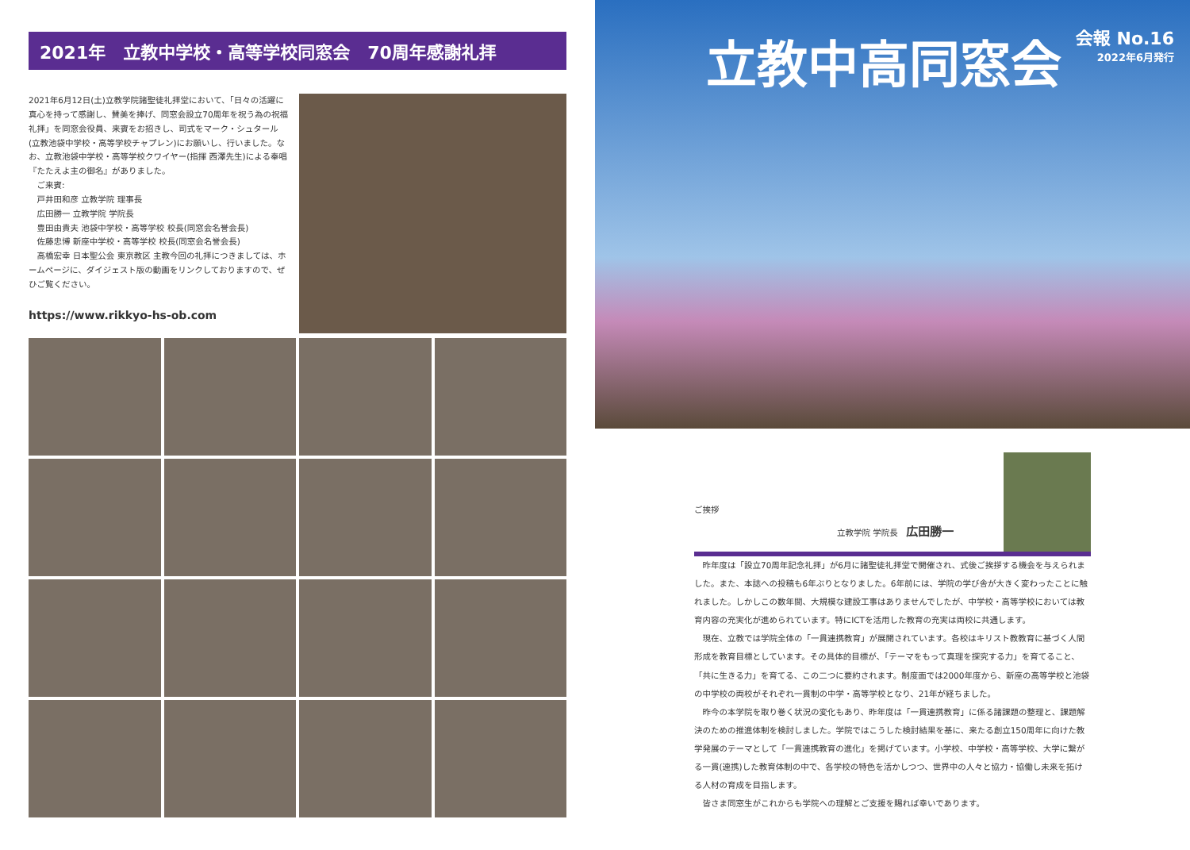2021年　立教中学校・高等学校同窓会　70周年感謝礼拝
2021年6月12日(土)立教学院諸聖徒礼拝堂において、「日々の活躍に真心を持って感謝し、賛美を捧げ、同窓会設立70周年を祝う為の祝福礼拝」を同窓会役員、来賓をお招きし、司式をマーク・シュタール(立教池袋中学校・高等学校チャプレン)にお願いし、行いました。なお、立教池袋中学校・高等学校クワイヤー(指揮 西澤先生)による奉唱『たたえよ主の御名』がありました。
　ご来賓:
　戸井田和彦 立教学院 理事長
　広田勝一 立教学院 学院長
　豊田由貴夫 池袋中学校・高等学校 校長(同窓会名誉会長)
　佐藤忠博 新座中学校・高等学校 校長(同窓会名誉会長)
　高橋宏幸 日本聖公会 東京教区 主教今回の礼拝につきましては、ホームページに、ダイジェスト版の動画をリンクしておりますので、ぜひご覧ください。
https://www.rikkyo-hs-ob.com
立教中高同窓会
会報 No.16
2022年6月発行
ご挨拶
立教学院 学院長　広田勝一
昨年度は「設立70周年記念礼拝」が6月に諸聖徒礼拝堂で開催され、式後ご挨拶する機会を与えられました。また、本誌への投稿も6年ぶりとなりました。6年前には、学院の学び舎が大きく変わったことに触れました。しかしこの数年間、大規模な建設工事はありませんでしたが、中学校・高等学校においては教育内容の充実化が進められています。特にICTを活用した教育の充実は両校に共通します。
現在、立教では学院全体の「一貫連携教育」が展開されています。各校はキリスト教教育に基づく人間形成を教育目標としています。その具体的目標が、「テーマをもって真理を探究する力」を育てること、「共に生きる力」を育てる、この二つに要約されます。制度面では2000年度から、新座の高等学校と池袋の中学校の両校がそれぞれ一貫制の中学・高等学校となり、21年が経ちました。
昨今の本学院を取り巻く状況の変化もあり、昨年度は「一貫連携教育」に係る諸課題の整理と、課題解決のための推進体制を検討しました。学院ではこうした検討結果を基に、来たる創立150周年に向けた教学発展のテーマとして「一貫連携教育の進化」を掲げています。小学校、中学校・高等学校、大学に繋がる一貫(連携)した教育体制の中で、各学校の特色を活かしつつ、世界中の人々と協力・協働し未来を拓ける人材の育成を目指します。
皆さま同窓生がこれからも学院への理解とご支援を賜れば幸いであります。